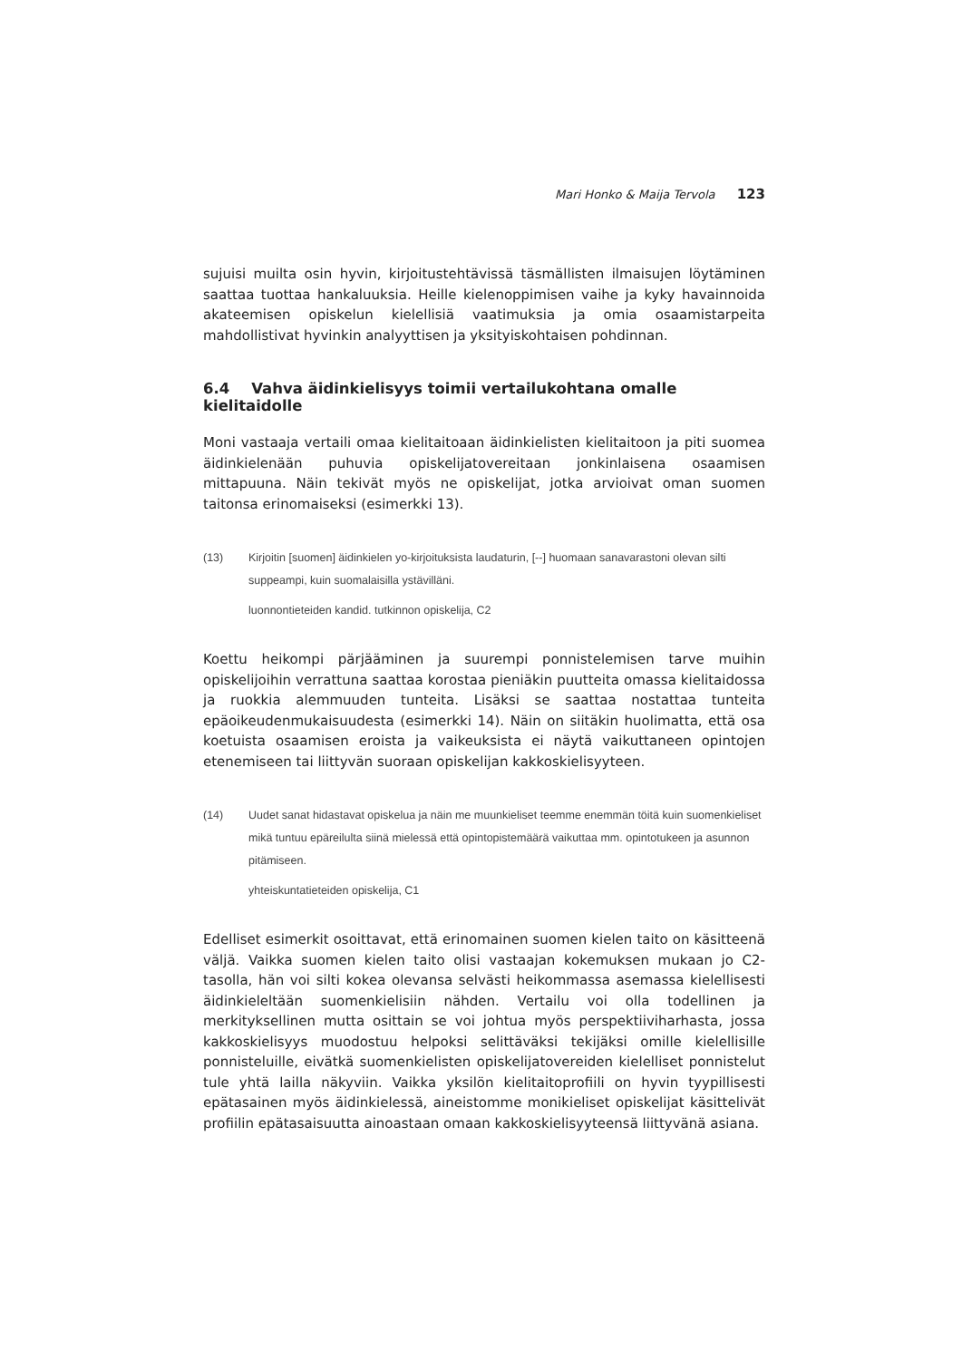Mari Honko & Maija Tervola 123
sujuisi muilta osin hyvin, kirjoitustehtävissä täsmällisten ilmaisujen löytäminen saattaa tuottaa hankaluuksia. Heille kielenoppimisen vaihe ja kyky havainnoida akateemisen opiskelun kielellisiä vaatimuksia ja omia osaamistarpeita mahdollistivat hyvinkin analyyttisen ja yksityiskohtaisen pohdinnan.
6.4 Vahva äidinkielisyys toimii vertailukohtana omalle kielitaidolle
Moni vastaaja vertaili omaa kielitaitoaan äidinkielisten kielitaitoon ja piti suomea äidinkielenään puhuvia opiskelijatovereitaan jonkinlaisena osaamisen mittapuuna. Näin tekivät myös ne opiskelijat, jotka arvioivat oman suomen taitonsa erinomaiseksi (esimerkki 13).
(13) Kirjoitin [suomen] äidinkielen yo-kirjoituksista laudaturin, [--] huomaan sanavarastoni olevan silti suppeampi, kuin suomalaisilla ystävilläni.
luonnontieteiden kandid. tutkinnon opiskelija, C2
Koettu heikompi pärjääminen ja suurempi ponnistelemisen tarve muihin opiskelijoihin verrattuna saattaa korostaa pieniäkin puutteita omassa kielitaidossa ja ruokkia alemmuuden tunteita. Lisäksi se saattaa nostattaa tunteita epäoikeudenmukaisuudesta (esimerkki 14). Näin on siitäkin huolimatta, että osa koetuista osaamisen eroista ja vaikeuksista ei näytä vaikuttaneen opintojen etenemiseen tai liittyvän suoraan opiskelijan kakkoskielisyyteen.
(14) Uudet sanat hidastavat opiskelua ja näin me muunkieliset teemme enemmän töitä kuin suomenkieliset mikä tuntuu epäreilulta siinä mielessä että opintopistemäärä vaikuttaa mm. opintotukeen ja asunnon pitämiseen.
yhteiskuntatieteiden opiskelija, C1
Edelliset esimerkit osoittavat, että erinomainen suomen kielen taito on käsitteenä väljä. Vaikka suomen kielen taito olisi vastaajan kokemuksen mukaan jo C2-tasolla, hän voi silti kokea olevansa selvästi heikommassa asemassa kielellisesti äidinkieleltään suomenkielisiin nähden. Vertailu voi olla todellinen ja merkityksellinen mutta osittain se voi johtua myös perspektiiviharhasta, jossa kakkoskielisyys muodostuu helpoksi selittäväksi tekijäksi omille kielellisille ponnisteluille, eivätkä suomenkielisten opiskelijatovereiden kielelliset ponnistelut tule yhtä lailla näkyviin. Vaikka yksilön kielitaitoprofiili on hyvin tyypillisesti epätasainen myös äidinkielessä, aineistomme monikieliset opiskelijat käsittelivät profiilin epätasaisuutta ainoastaan omaan kakkoskielisyyteensä liittyvänä asiana.